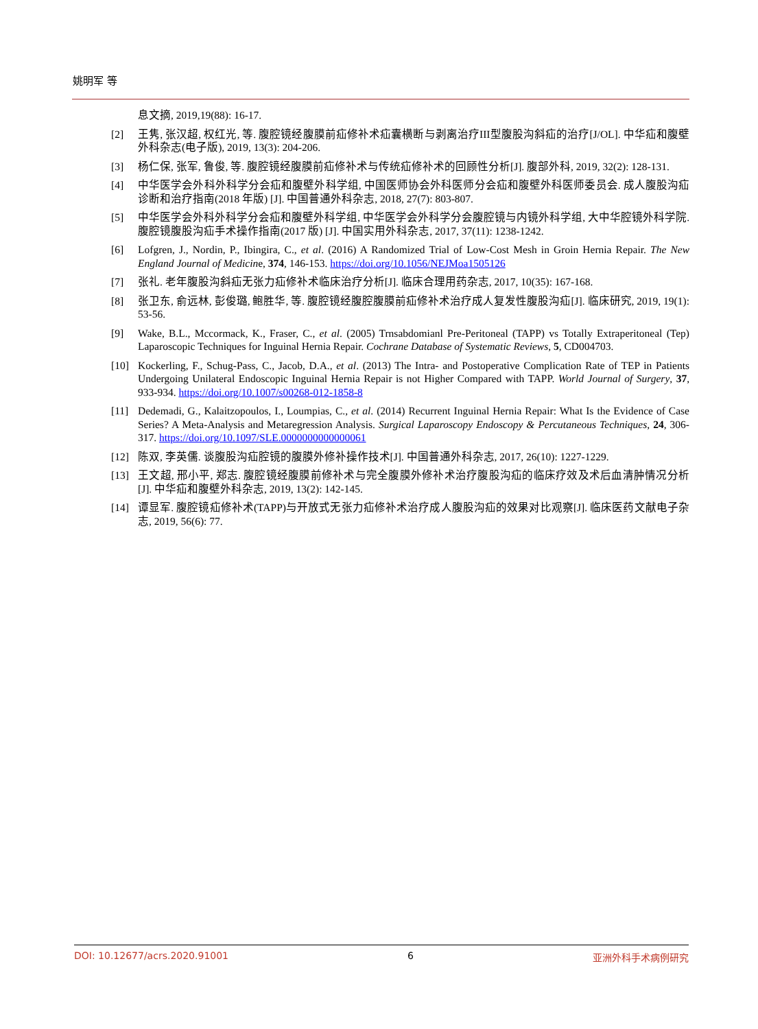姚明军 等
息文摘, 2019,19(88): 16-17.
[2] 王隽, 张汉超, 权红光, 等. 腹腔镜经腹膜前疝修补术疝囊横断与剥离治疗III型腹股沟斜疝的治疗[J/OL]. 中华疝和腹壁外科杂志(电子版), 2019, 13(3): 204-206.
[3] 杨仁保, 张军, 鲁俊, 等. 腹腔镜经腹膜前疝修补术与传统疝修补术的回顾性分析[J]. 腹部外科, 2019, 32(2): 128-131.
[4] 中华医学会外科外科学分会疝和腹壁外科学组, 中国医师协会外科医师分会疝和腹壁外科医师委员会. 成人腹股沟疝诊断和治疗指南(2018 年版) [J]. 中国普通外科杂志, 2018, 27(7): 803-807.
[5] 中华医学会外科外科学分会疝和腹壁外科学组, 中华医学会外科学分会腹腔镜与内镜外科学组, 大中华腔镜外科学院. 腹腔镜腹股沟疝手术操作指南(2017 版) [J]. 中国实用外科杂志, 2017, 37(11): 1238-1242.
[6] Lofgren, J., Nordin, P., Ibingira, C., et al. (2016) A Randomized Trial of Low-Cost Mesh in Groin Hernia Repair. The New England Journal of Medicine, 374, 146-153. https://doi.org/10.1056/NEJMoa1505126
[7] 张礼. 老年腹股沟斜疝无张力疝修补术临床治疗分析[J]. 临床合理用药杂志, 2017, 10(35): 167-168.
[8] 张卫东, 俞远林, 彭俊璐, 鲍胜华, 等. 腹腔镜经腹腔腹膜前疝修补术治疗成人复发性腹股沟疝[J]. 临床研究, 2019, 19(1): 53-56.
[9] Wake, B.L., Mccormack, K., Fraser, C., et al. (2005) Trnsabdomianl Pre-Peritoneal (TAPP) vs Totally Extraperitoneal (Tep) Laparoscopic Techniques for Inguinal Hernia Repair. Cochrane Database of Systematic Reviews, 5, CD004703.
[10] Kockerling, F., Schug-Pass, C., Jacob, D.A., et al. (2013) The Intra- and Postoperative Complication Rate of TEP in Patients Undergoing Unilateral Endoscopic Inguinal Hernia Repair is not Higher Compared with TAPP. World Journal of Surgery, 37, 933-934. https://doi.org/10.1007/s00268-012-1858-8
[11] Dedemadi, G., Kalaitzopoulos, I., Loumpias, C., et al. (2014) Recurrent Inguinal Hernia Repair: What Is the Evidence of Case Series? A Meta-Analysis and Metaregression Analysis. Surgical Laparoscopy Endoscopy & Percutaneous Techniques, 24, 306-317. https://doi.org/10.1097/SLE.0000000000000061
[12] 陈双, 李英儒. 谈腹股沟疝腔镜的腹膜外修补操作技术[J]. 中国普通外科杂志, 2017, 26(10): 1227-1229.
[13] 王文超, 邢小平, 郑志. 腹腔镜经腹膜前修补术与完全腹膜外修补术治疗腹股沟疝的临床疗效及术后血清肿情况分析[J]. 中华疝和腹壁外科杂志, 2019, 13(2): 142-145.
[14] 谭显军. 腹腔镜疝修补术(TAPP)与开放式无张力疝修补术治疗成人腹股沟疝的效果对比观察[J]. 临床医药文献电子杂志, 2019, 56(6): 77.
DOI: 10.12677/acrs.2020.91001 6 亚洲外科手术病例研究